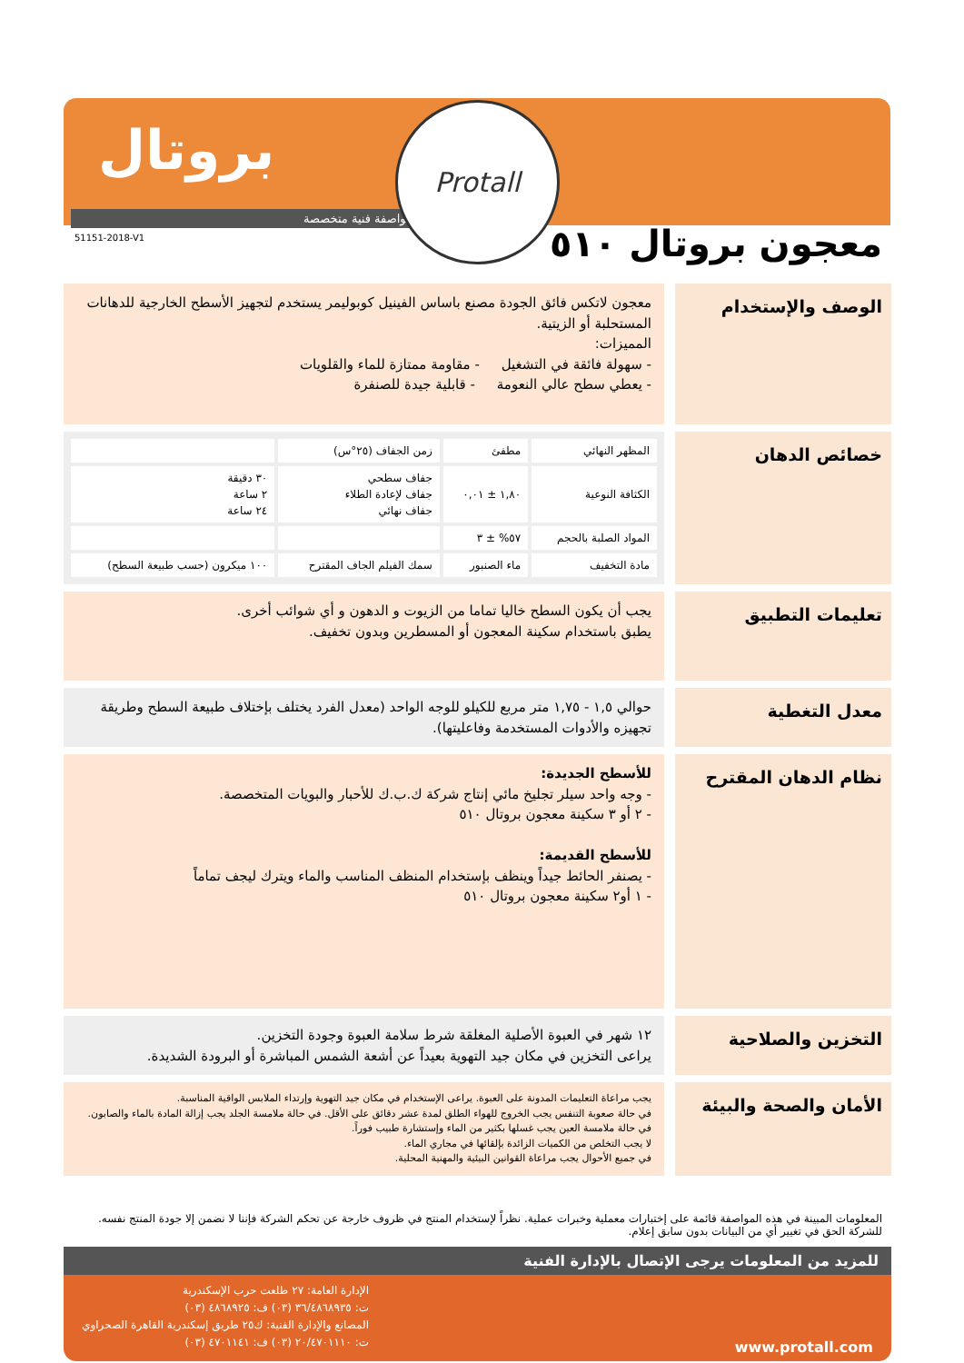بروتال
مواصفة فنية متخصصة
51151-2018-V1
Protall
معجون بروتال ٥١٠
الوصف والإستخدام
معجون لاتكس فائق الجودة مصنع باساس الفينيل كوبوليمر يستخدم لتجهيز الأسطح الخارجية للدهانات المستحلبة أو الزيتية.
المميزات:
- سهولة فائقة في التشغيل - مقاومة ممتازة للماء والقلويات
- يعطي سطح عالي النعومة - قابلية جيدة للصنفرة
خصائص الدهان
| المظهر النهائي | مطفئ | زمن الجفاف (٢٥°س) | |
| الكثافة النوعية | ١,٨٠ ± ٠,٠١ | جفاف سطحي جفاف لإعادة الطلاء جفاف نهائي | ٣٠ دقيقة ٢ ساعة ٢٤ ساعة |
| المواد الصلبة بالحجم | ٥٧% ± ٣ | | |
| مادة التخفيف | ماء الصنبور | سمك الفيلم الجاف المقترح | ١٠٠ ميكرون (حسب طبيعة السطح) |
تعليمات التطبيق
يجب أن يكون السطح خاليا تماما من الزيوت و الدهون و أي شوائب أخرى.
يطبق باستخدام سكينة المعجون أو المسطرين وبدون تخفيف.
معدل التغطية
حوالي ١,٥ - ١,٧٥ متر مربع للكيلو للوجه الواحد (معدل الفرد يختلف بإختلاف طبيعة السطح وطريقة تجهيزه والأدوات المستخدمة وفاعليتها).
نظام الدهان المقترح
للأسطح الجديدة:
- وجه واحد سيلر تجليخ مائي إنتاج شركة ك.ب.ك للأحبار والبويات المتخصصة.
- ٢ أو ٣ سكينة معجون بروتال ٥١٠
للأسطح القديمة:
- يصنفر الحائط جيداً وينظف بإستخدام المنظف المناسب والماء ويترك ليجف تماماً
- ١ أو٢ سكينة معجون بروتال ٥١٠
التخزين والصلاحية
١٢ شهر في العبوة الأصلية المغلقة شرط سلامة العبوة وجودة التخزين.
يراعى التخزين في مكان جيد التهوية بعيداً عن أشعة الشمس المباشرة أو البرودة الشديدة.
الأمان والصحة والبيئة
يجب مراعاة التعليمات المدونة على العبوة. يراعى الإستخدام في مكان جيد التهوية وإرتداء الملابس الواقية المناسبة.
في حالة صعوبة التنفس يجب الخروج للهواء الطلق لمدة عشر دقائق على الأقل. في حالة ملامسة الجلد يجب إزالة المادة بالماء والصابون. في حالة ملامسة العين يجب غسلها بكثير من الماء وإستشارة طبيب فوراً.
لا يجب التخلص من الكميات الزائدة بإلقائها في مجاري الماء.
في جميع الأحوال يجب مراعاة القوانين البيئية والمهنية المحلية.
المعلومات المبينة في هذه المواصفة قائمة على إختبارات معملية وخبرات عملية. نظراً لإستخدام المنتج في ظروف خارجة عن تحكم الشركة فإننا لا نضمن إلا جودة المنتج نفسه. للشركة الحق في تغيير أي من البيانات بدون سابق إعلام.
للمزيد من المعلومات يرجى الإتصال بالإدارة الفنية
الإدارة العامة: ٢٧ طلعت حرب الإسكندرية
ت: ٣٦/٤٨٦٨٩٣٥ (٠٣) ف: ٤٨٦٨٩٢٥ (٠٣)
المصانع والإدارة الفنية: ك٢٥ طريق إسكندرية القاهرة الصحراوي
ت: ٢٠/٤٧٠١١١٠ (٠٣) ف: ٤٧٠١١٤١ (٠٣)
www.protall.com